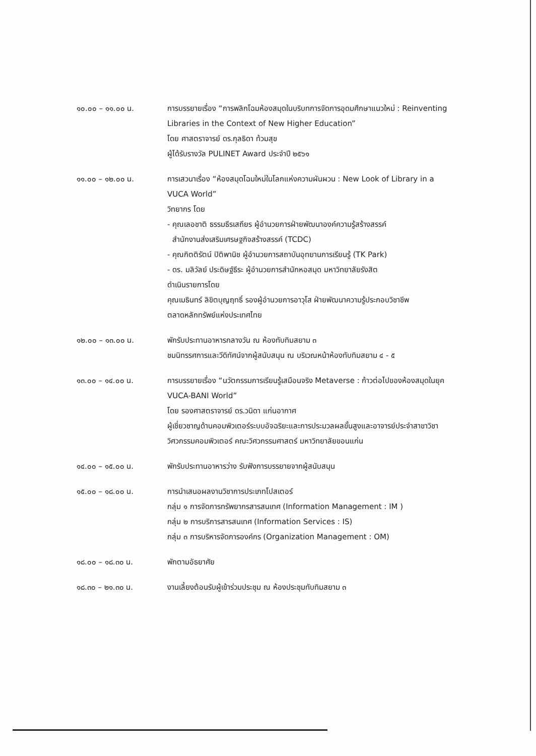๑๐.๐๐ – ๑๑.๐๐ น. การบรรยายเรื่อง “การพลิกโฉมห้องสมุดในบริบทการจัดการอุดมศึกษาแนวใหม่ : Reinventing Libraries in the Context of New Higher Education”
โดย ศาสตราจารย์ ดร.กุลธิดา ท้วมสุข
ผู้ได้รับรางวัล PULINET Award ประจำปี ๒๕๖๑
๑๑.๐๐ – ๑๒.๐๐ น. การเสวนาเรื่อง “ห้องสมุดโฉมใหม่ในโลกแห่งความผันผวน : New Look of Library in a VUCA World”
วิทยากร โดย
- คุณเลอชาติ ธรรมธีรเสถียร ผู้อำนวยการฝ่ายพัฒนาองค์ความรู้สร้างสรรค์
สำนักงานส่งเสริมเศรษฐกิจสร้างสรรค์ (TCDC)
- คุณกิตติรัตน์ ปิติพานิช ผู้อำนวยการสถาบันอุทยานการเรียนรู้ (TK Park)
- ดร. มลิวัลย์ ประดิษฐ์ธีระ ผู้อำนวยการสำนักหอสมุด มหาวิทยาลัยรังสิต
ดำเนินรายการโดย
คุณเมธินทร์ ลิขิตบุญฤทธิ์ รองผู้อำนวยการอาวุโส ฝ่ายพัฒนาความรู้ประกอบวิชาชีพ ตลาดหลักทรัพย์แห่งประเทศไทย
๑๒.๐๐ – ๑๓.๐๐ น. พักรับประทานอาหารกลางวัน ณ ห้องทับทิมสยาม ๓
ชมนิทรรศการและวีดิทัศน์จากผู้สนับสนุน ณ บริเวณหน้าห้องทับทิมสยาม ๔ - ๕
๑๓.๐๐ – ๑๔.๐๐ น. การบรรยายเรื่อง “นวัตกรรมการเรียนรู้เสมือนจริง Metaverse : ก้าวต่อไปของห้องสมุดในยุค VUCA-BANI World”
โดย รองศาสตราจารย์ ดร.วนิดา แก่นอากาศ
ผู้เชี่ยวชาญด้านคอมพิวเตอร์ระบบอัจฉริยะและการประมวลผลขั้นสูงและอาจารย์ประจำสาขาวิชาวิศวกรรมคอมพิวเตอร์ คณะวิศวกรรมศาสตร์ มหาวิทยาลัยขอนแก่น
๑๔.๐๐ – ๑๕.๐๐ น. พักรับประทานอาหารว่าง รับฟังการบรรยายจากผู้สนับสนุน
๑๕.๐๐ – ๑๘.๐๐ น. การนำเสนอผลงานวิชาการประเภทโปสเตอร์
กลุ่ม ๑ การจัดการทรัพยากรสารสนเทศ (Information Management : IM )
กลุ่ม ๒ การบริการสารสนเทศ (Information Services : IS)
กลุ่ม ๓ การบริหารจัดการองค์กร (Organization Management : OM)
๑๘.๐๐ – ๑๘.๓๐ น. พักตามอัธยาศัย
๑๘.๓๐ – ๒๑.๓๐ น. งานเลี้ยงต้อนรับผู้เข้าร่วมประชุม ณ ห้องประชุมทับทิมสยาม ๓